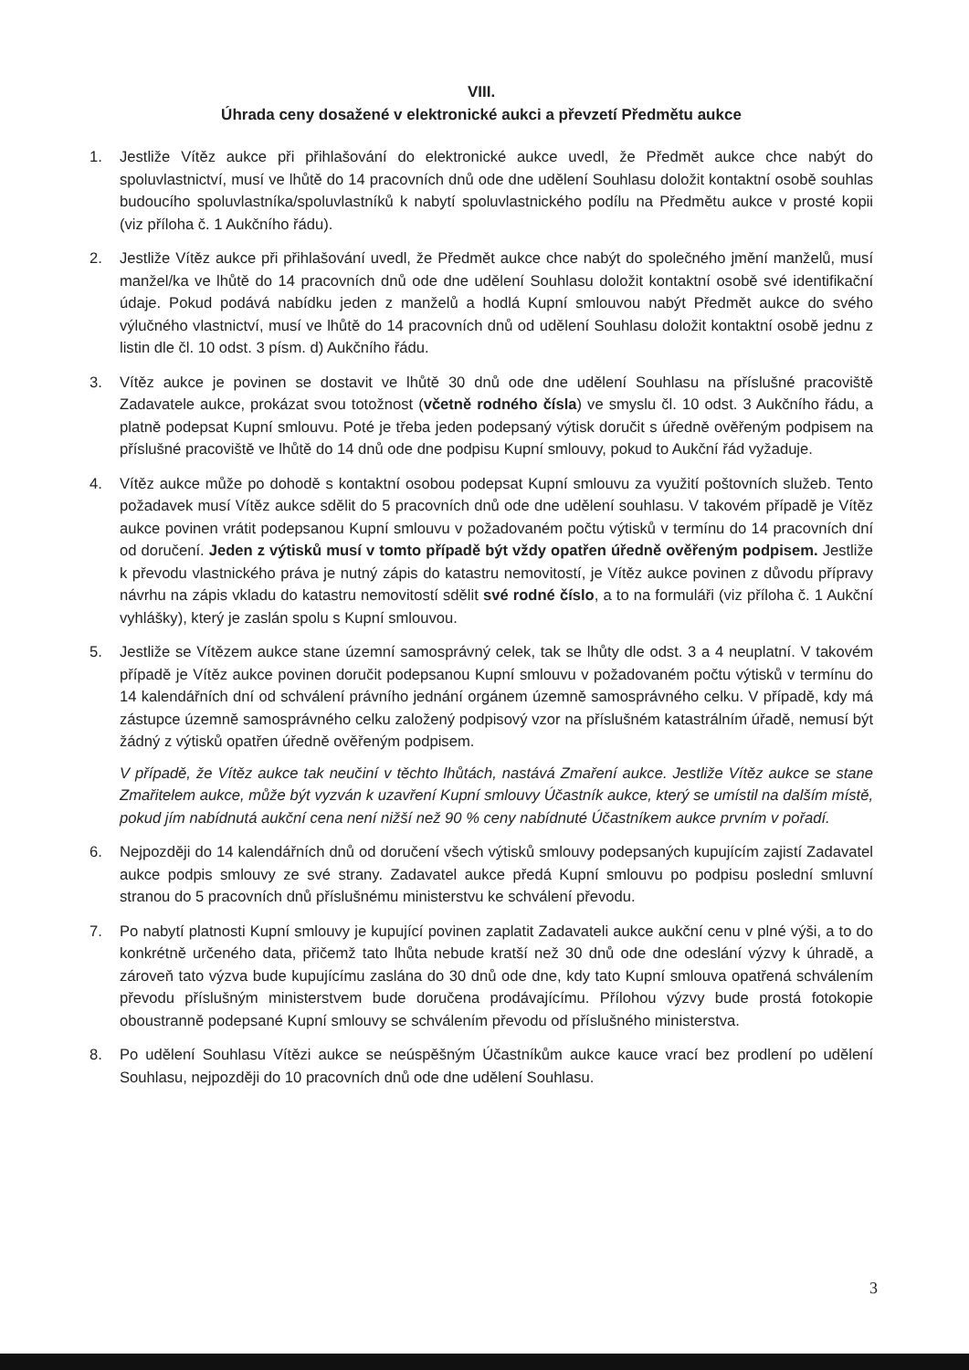VIII.
Úhrada ceny dosažené v elektronické aukci a převzetí Předmětu aukce
1. Jestliže Vítěz aukce při přihlašování do elektronické aukce uvedl, že Předmět aukce chce nabýt do spoluvlastnictví, musí ve lhůtě do 14 pracovních dnů ode dne udělení Souhlasu doložit kontaktní osobě souhlas budoucího spoluvlastníka/spoluvlastníků k nabytí spoluvlastnického podílu na Předmětu aukce v prosté kopii (viz příloha č. 1 Aukčního řádu).
2. Jestliže Vítěz aukce při přihlašování uvedl, že Předmět aukce chce nabýt do společného jmění manželů, musí manžel/ka ve lhůtě do 14 pracovních dnů ode dne udělení Souhlasu doložit kontaktní osobě své identifikační údaje. Pokud podává nabídku jeden z manželů a hodlá Kupní smlouvou nabýt Předmět aukce do svého výlučného vlastnictví, musí ve lhůtě do 14 pracovních dnů od udělení Souhlasu doložit kontaktní osobě jednu z listin dle čl. 10 odst. 3 písm. d) Aukčního řádu.
3. Vítěz aukce je povinen se dostavit ve lhůtě 30 dnů ode dne udělení Souhlasu na příslušné pracoviště Zadavatele aukce, prokázat svou totožnost (včetně rodného čísla) ve smyslu čl. 10 odst. 3 Aukčního řádu, a platně podepsat Kupní smlouvu. Poté je třeba jeden podepsaný výtisk doručit s úředně ověřeným podpisem na příslušné pracoviště ve lhůtě do 14 dnů ode dne podpisu Kupní smlouvy, pokud to Aukční řád vyžaduje.
4. Vítěz aukce může po dohodě s kontaktní osobou podepsat Kupní smlouvu za využití poštovních služeb. Tento požadavek musí Vítěz aukce sdělit do 5 pracovních dnů ode dne udělení souhlasu. V takovém případě je Vítěz aukce povinen vrátit podepsanou Kupní smlouvu v požadovaném počtu výtisků v termínu do 14 pracovních dní od doručení. Jeden z výtisků musí v tomto případě být vždy opatřen úředně ověřeným podpisem. Jestliže k převodu vlastnického práva je nutný zápis do katastru nemovitostí, je Vítěz aukce povinen z důvodu přípravy návrhu na zápis vkladu do katastru nemovitostí sdělit své rodné číslo, a to na formuláři (viz příloha č. 1 Aukční vyhlášky), který je zaslán spolu s Kupní smlouvou.
5. Jestliže se Vítězem aukce stane územní samosprávný celek, tak se lhůty dle odst. 3 a 4 neuplatní. V takovém případě je Vítěz aukce povinen doručit podepsanou Kupní smlouvu v požadovaném počtu výtisků v termínu do 14 kalendářních dní od schválení právního jednání orgánem územně samosprávného celku. V případě, kdy má zástupce územně samosprávného celku založený podpisový vzor na příslušném katastrálním úřadě, nemusí být žádný z výtisků opatřen úředně ověřeným podpisem.
V případě, že Vítěz aukce tak neučiní v těchto lhůtách, nastává Zmaření aukce. Jestliže Vítěz aukce se stane Zmařitelem aukce, může být vyzván k uzavření Kupní smlouvy Účastník aukce, který se umístil na dalším místě, pokud jím nabídnutá aukční cena není nižší než 90 % ceny nabídnuté Účastníkem aukce prvním v pořadí.
6. Nejpozději do 14 kalendářních dnů od doručení všech výtisků smlouvy podepsaných kupujícím zajistí Zadavatel aukce podpis smlouvy ze své strany. Zadavatel aukce předá Kupní smlouvu po podpisu poslední smluvní stranou do 5 pracovních dnů příslušnému ministerstvu ke schválení převodu.
7. Po nabytí platnosti Kupní smlouvy je kupující povinen zaplatit Zadavateli aukce aukční cenu v plné výši, a to do konkrétně určeného data, přičemž tato lhůta nebude kratší než 30 dnů ode dne odeslání výzvy k úhradě, a zároveň tato výzva bude kupujícímu zaslána do 30 dnů ode dne, kdy tato Kupní smlouva opatřená schválením převodu příslušným ministerstvem bude doručena prodávajícímu. Přílohou výzvy bude prostá fotokopie oboustranně podepsané Kupní smlouvy se schválením převodu od příslušného ministerstva.
8. Po udělení Souhlasu Vítězi aukce se neúspěšným Účastníkům aukce kauce vrací bez prodlení po udělení Souhlasu, nejpozději do 10 pracovních dnů ode dne udělení Souhlasu.
3